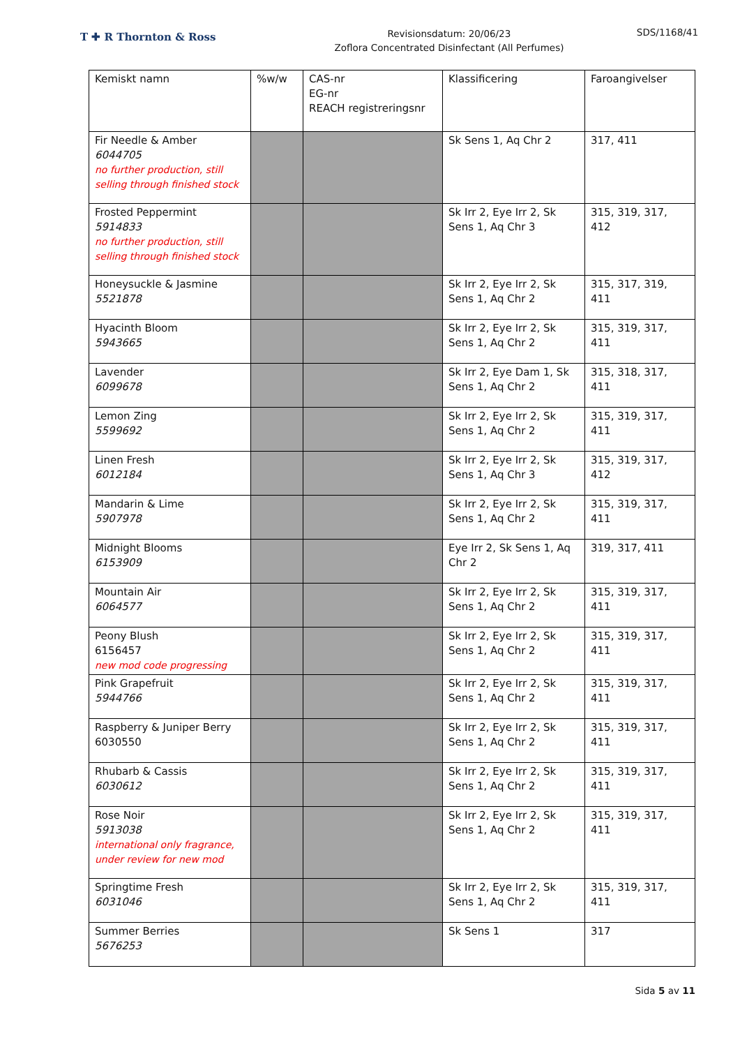T ✚ R Thornton & Ross
Revisionsdatum: 20/06/23
Zoflora Concentrated Disinfectant (All Perfumes)
SDS/1168/41
| Kemiskt namn | %w/w | CAS-nr EG-nr REACH registreringsnr | Klassificering | Faroangivelser |
| --- | --- | --- | --- | --- |
| Fir Needle & Amber 6044705 no further production, still selling through finished stock | | | Sk Sens 1, Aq Chr 2 | 317, 411 |
| Frosted Peppermint 5914833 no further production, still selling through finished stock | | | Sk Irr 2, Eye Irr 2, Sk Sens 1, Aq Chr 3 | 315, 319, 317, 412 |
| Honeysuckle & Jasmine 5521878 | | | Sk Irr 2, Eye Irr 2, Sk Sens 1, Aq Chr 2 | 315, 317, 319, 411 |
| Hyacinth Bloom 5943665 | | | Sk Irr 2, Eye Irr 2, Sk Sens 1, Aq Chr 2 | 315, 319, 317, 411 |
| Lavender 6099678 | | | Sk Irr 2, Eye Dam 1, Sk Sens 1, Aq Chr 2 | 315, 318, 317, 411 |
| Lemon Zing 5599692 | | | Sk Irr 2, Eye Irr 2, Sk Sens 1, Aq Chr 2 | 315, 319, 317, 411 |
| Linen Fresh 6012184 | | | Sk Irr 2, Eye Irr 2, Sk Sens 1, Aq Chr 3 | 315, 319, 317, 412 |
| Mandarin & Lime 5907978 | | | Sk Irr 2, Eye Irr 2, Sk Sens 1, Aq Chr 2 | 315, 319, 317, 411 |
| Midnight Blooms 6153909 | | | Eye Irr 2, Sk Sens 1, Aq Chr 2 | 319, 317, 411 |
| Mountain Air 6064577 | | | Sk Irr 2, Eye Irr 2, Sk Sens 1, Aq Chr 2 | 315, 319, 317, 411 |
| Peony Blush 6156457 new mod code progressing | | | Sk Irr 2, Eye Irr 2, Sk Sens 1, Aq Chr 2 | 315, 319, 317, 411 |
| Pink Grapefruit 5944766 | | | Sk Irr 2, Eye Irr 2, Sk Sens 1, Aq Chr 2 | 315, 319, 317, 411 |
| Raspberry & Juniper Berry 6030550 | | | Sk Irr 2, Eye Irr 2, Sk Sens 1, Aq Chr 2 | 315, 319, 317, 411 |
| Rhubarb & Cassis 6030612 | | | Sk Irr 2, Eye Irr 2, Sk Sens 1, Aq Chr 2 | 315, 319, 317, 411 |
| Rose Noir 5913038 international only fragrance, under review for new mod | | | Sk Irr 2, Eye Irr 2, Sk Sens 1, Aq Chr 2 | 315, 319, 317, 411 |
| Springtime Fresh 6031046 | | | Sk Irr 2, Eye Irr 2, Sk Sens 1, Aq Chr 2 | 315, 319, 317, 411 |
| Summer Berries 5676253 | | | Sk Sens 1 | 317 |
Sida 5 av 11